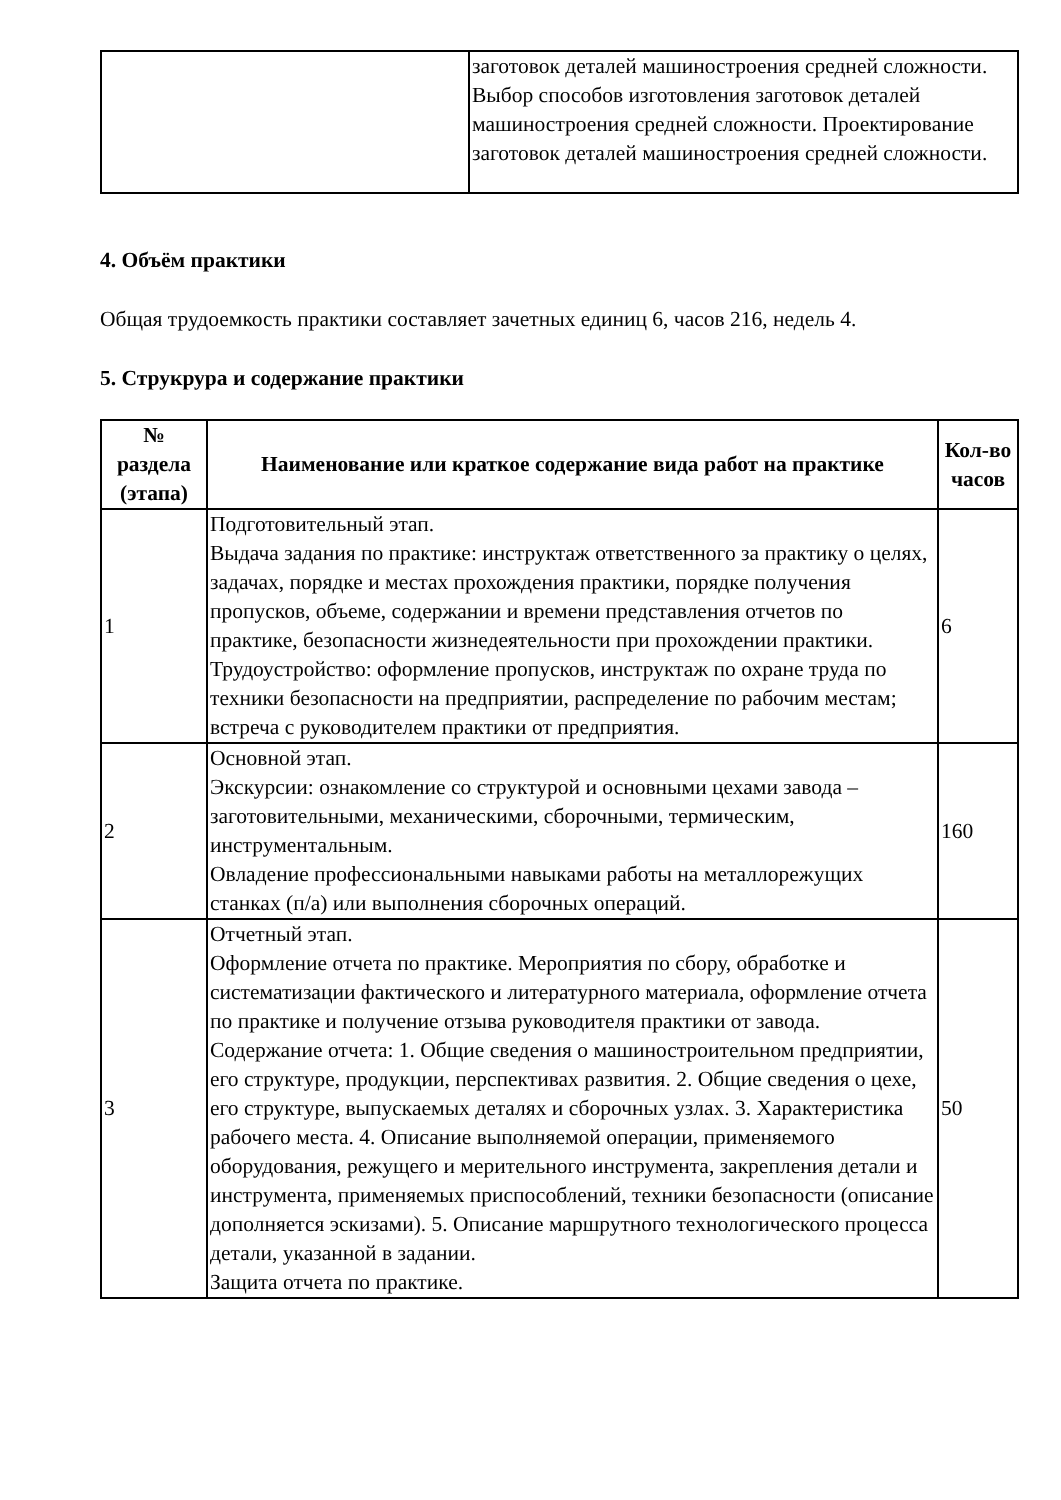| | заготовок деталей машиностроения средней сложности. Выбор способов изготовления заготовок деталей машиностроения средней сложности. Проектирование заготовок деталей машиностроения средней сложности. |
4. Объём практики
Общая трудоемкость практики составляет зачетных единиц 6, часов 216, недель 4.
5. Струкрура и содержание практики
| № раздела (этапа) | Наименование или краткое содержание вида работ на практике | Кол-во часов |
| --- | --- | --- |
| 1 | Подготовительный этап. Выдача задания по практике: инструктаж ответственного за практику о целях, задачах, порядке и местах прохождения практики, порядке получения пропусков, объеме, содержании и времени представления отчетов по практике, безопасности жизнедеятельности при прохождении практики. Трудоустройство: оформление пропусков, инструктаж по охране труда по техники безопасности на предприятии, распределение по рабочим местам; встреча с руководителем практики от предприятия. | 6 |
| 2 | Основной этап. Экскурсии: ознакомление со структурой и основными цехами завода – заготовительными, механическими, сборочными, термическим, инструментальным. Овладение профессиональными навыками работы на металлорежущих станках (п/а) или выполнения сборочных операций. | 160 |
| 3 | Отчетный этап. Оформление отчета по практике. Мероприятия по сбору, обработке и систематизации фактического и литературного материала, оформление отчета по практике и получение отзыва руководителя практики от завода. Содержание отчета: 1. Общие сведения о машиностроительном предприятии, его структуре, продукции, перспективах развития. 2. Общие сведения о цехе, его структуре, выпускаемых деталях и сборочных узлах. 3. Характеристика рабочего места. 4. Описание выполняемой операции, применяемого оборудования, режущего и мерительного инструмента, закрепления детали и инструмента, применяемых приспособлений, техники безопасности (описание дополняется эскизами). 5. Описание маршрутного технологического процесса детали, указанной в задании. Защита отчета по практике. | 50 |